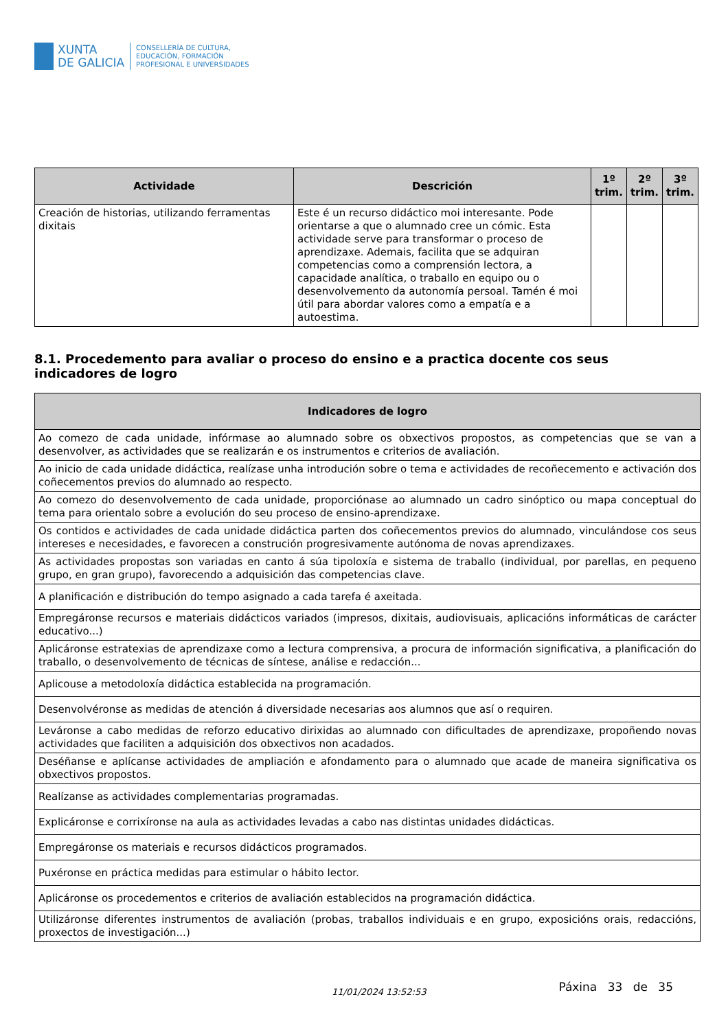XUNTA
DE GALICIA
CONSELLERÍA DE CULTURA,
EDUCACIÓN, FORMACIÓN
PROFESIONAL E UNIVERSIDADES
| Actividade | Descrición | 1º trim. | 2º trim. | 3º trim. |
| --- | --- | --- | --- | --- |
| Creación de historias, utilizando ferramentas dixitais | Este é un recurso didáctico moi interesante. Pode orientarse a que o alumnado cree un cómic. Esta actividade serve para transformar o proceso de aprendizaxe. Ademais, facilita que se adquiran competencias como a comprensión lectora, a capacidade analítica, o traballo en equipo ou o desenvolvemento da autonomía persoal. Tamén é moi útil para abordar valores como a empatía e a autoestima. | | | |
8.1. Procedemento para avaliar o proceso do ensino e a practica docente cos seus indicadores de logro
| Indicadores de logro |
| --- |
| Ao comezo de cada unidade, infórmase ao alumnado sobre os obxectivos propostos, as competencias que se van a desenvolver, as actividades que se realizarán e os instrumentos e criterios de avaliación. |
| Ao inicio de cada unidade didáctica, realízase unha introdución sobre o tema e actividades de recoñecemento e activación dos coñecementos previos do alumnado ao respecto. |
| Ao comezo do desenvolvemento de cada unidade, proporciónase ao alumnado un cadro sinóptico ou mapa conceptual do tema para orientalo sobre a evolución do seu proceso de ensino-aprendizaxe. |
| Os contidos e actividades de cada unidade didáctica parten dos coñecementos previos do alumnado, vinculándose cos seus intereses e necesidades, e favorecen a construción progresivamente autónoma de novas aprendizaxes. |
| As actividades propostas son variadas en canto á súa tipoloxía e sistema de traballo (individual, por parellas, en pequeno grupo, en gran grupo), favorecendo a adquisición das competencias clave. |
| A planificación e distribución do tempo asignado a cada tarefa é axeitada. |
| Empregáronse recursos e materiais didácticos variados (impresos, dixitais, audiovisuais, aplicacións informáticas de carácter educativo...) |
| Aplicáronse estratexias de aprendizaxe como a lectura comprensiva, a procura de información significativa, a planificación do traballo, o desenvolvemento de técnicas de síntese, análise e redacción... |
| Aplicouse a metodoloxía didáctica establecida na programación. |
| Desenvolvéronse as medidas de atención á diversidade necesarias aos alumnos que así o requiren. |
| Leváronse a cabo medidas de reforzo educativo dirixidas ao alumnado con dificultades de aprendizaxe, propoñendo novas actividades que faciliten a adquisición dos obxectivos non acadados. |
| Deséñanse e aplícanse actividades de ampliación e afondamento para o alumnado que acade de maneira significativa os obxectivos propostos. |
| Realízanse as actividades complementarias programadas. |
| Explicáronse e corrixíronse na aula as actividades levadas a cabo nas distintas unidades didácticas. |
| Empregáronse os materiais e recursos didácticos programados. |
| Puxéronse en práctica medidas para estimular o hábito lector. |
| Aplicáronse os procedementos e criterios de avaliación establecidos na programación didáctica. |
| Utilizáronse diferentes instrumentos de avaliación (probas, traballos individuais e en grupo, exposicións orais, redaccións, proxectos de investigación...) |
11/01/2024 13:52:53 Páxina 33 de 35